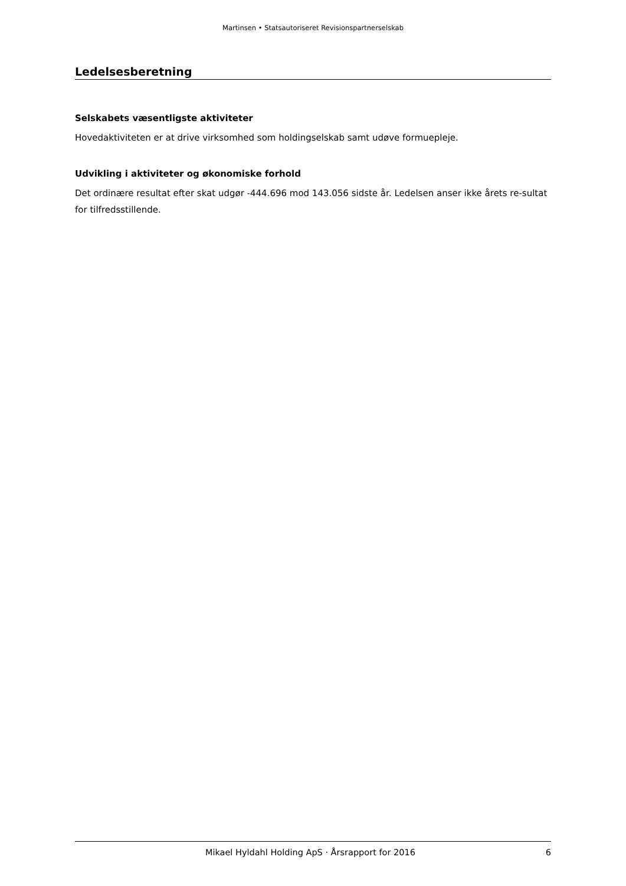Martinsen • Statsautoriseret Revisionspartnerselskab
Ledelsesberetning
Selskabets væsentligste aktiviteter
Hovedaktiviteten er at drive virksomhed som holdingselskab samt udøve formuepleje.
Udvikling i aktiviteter og økonomiske forhold
Det ordinære resultat efter skat udgør -444.696 mod 143.056 sidste år. Ledelsen anser ikke årets re-sultat for tilfredsstillende.
Mikael Hyldahl Holding ApS · Årsrapport for 2016 6